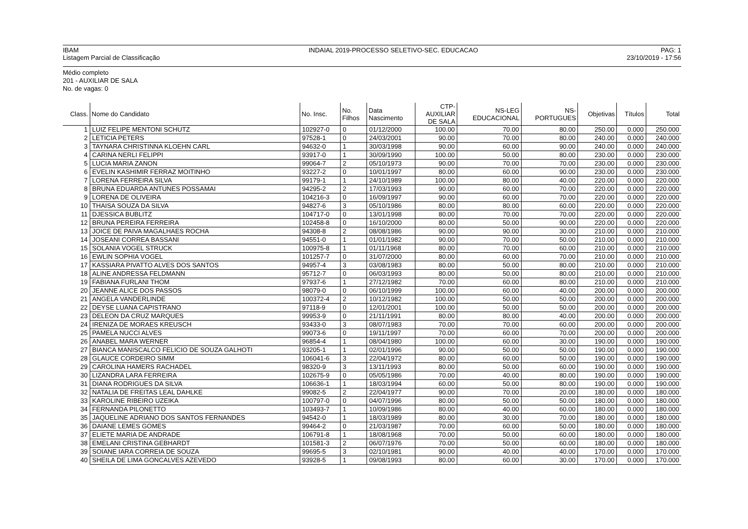IBAM
Listagem Parcial de Classificação
INDAIAL 2019-PROCESSO SELETIVO-SEC. EDUCACAO
PAG: 1
23/10/2019 - 17:56
Médio completo
201 - AUXILIAR DE SALA
No. de vagas: 0
| Class. | Nome do Candidato | No. Insc. | No. Filhos | Data Nascimento | CTP- AUXILIAR DE SALA | NS-LEG EDUCACIONAL | NS- PORTUGUES | Objetivas | Títulos | Total |
| --- | --- | --- | --- | --- | --- | --- | --- | --- | --- | --- |
| 1 | LUIZ FELIPE MENTONI SCHUTZ | 102927-0 | 0 | 01/12/2000 | 100.00 | 70.00 | 80.00 | 250.00 | 0.000 | 250.000 |
| 2 | LETICIA PETERS | 97528-1 | 0 | 24/03/2001 | 90.00 | 70.00 | 80.00 | 240.00 | 0.000 | 240.000 |
| 3 | TAYNARA CHRISTINNA KLOEHN CARL | 94632-0 | 1 | 30/03/1998 | 90.00 | 60.00 | 90.00 | 240.00 | 0.000 | 240.000 |
| 4 | CARINA NERLI FELIPPI | 93917-0 | 1 | 30/09/1990 | 100.00 | 50.00 | 80.00 | 230.00 | 0.000 | 230.000 |
| 5 | LUCIA MARIA ZANON | 99064-7 | 2 | 05/10/1973 | 90.00 | 70.00 | 70.00 | 230.00 | 0.000 | 230.000 |
| 6 | EVELIN KASHIMIR FERRAZ MOITINHO | 93227-2 | 0 | 10/01/1997 | 80.00 | 60.00 | 90.00 | 230.00 | 0.000 | 230.000 |
| 7 | LORENA FERREIRA SILVA | 99179-1 | 1 | 24/10/1989 | 100.00 | 80.00 | 40.00 | 220.00 | 0.000 | 220.000 |
| 8 | BRUNA EDUARDA ANTUNES POSSAMAI | 94295-2 | 2 | 17/03/1993 | 90.00 | 60.00 | 70.00 | 220.00 | 0.000 | 220.000 |
| 9 | LORENA DE OLIVEIRA | 104216-3 | 0 | 16/09/1997 | 90.00 | 60.00 | 70.00 | 220.00 | 0.000 | 220.000 |
| 10 | THAISA SOUZA DA SILVA | 94827-6 | 3 | 05/10/1986 | 80.00 | 80.00 | 60.00 | 220.00 | 0.000 | 220.000 |
| 11 | DJESSICA BUBLITZ | 104717-0 | 0 | 13/01/1998 | 80.00 | 70.00 | 70.00 | 220.00 | 0.000 | 220.000 |
| 12 | BRUNA PEREIRA FERREIRA | 102458-8 | 0 | 16/10/2000 | 80.00 | 50.00 | 90.00 | 220.00 | 0.000 | 220.000 |
| 13 | JOICE DE PAIVA MAGALHAES ROCHA | 94308-8 | 2 | 08/08/1986 | 90.00 | 90.00 | 30.00 | 210.00 | 0.000 | 210.000 |
| 14 | JOSEANI CORREA BASSANI | 94551-0 | 1 | 01/01/1982 | 90.00 | 70.00 | 50.00 | 210.00 | 0.000 | 210.000 |
| 15 | SOLANIA VOGEL STRUCK | 100975-8 | 1 | 01/11/1968 | 80.00 | 70.00 | 60.00 | 210.00 | 0.000 | 210.000 |
| 16 | EWLIN SOPHIA VOGEL | 101257-7 | 0 | 31/07/2000 | 80.00 | 60.00 | 70.00 | 210.00 | 0.000 | 210.000 |
| 17 | KASSIARA PIVATTO ALVES DOS SANTOS | 94957-4 | 3 | 03/08/1983 | 80.00 | 50.00 | 80.00 | 210.00 | 0.000 | 210.000 |
| 18 | ALINE ANDRESSA FELDMANN | 95712-7 | 0 | 06/03/1993 | 80.00 | 50.00 | 80.00 | 210.00 | 0.000 | 210.000 |
| 19 | FABIANA FURLANI THOM | 97937-6 | 1 | 27/12/1982 | 70.00 | 60.00 | 80.00 | 210.00 | 0.000 | 210.000 |
| 20 | JEANNE ALICE DOS PASSOS | 98079-0 | 0 | 06/10/1999 | 100.00 | 60.00 | 40.00 | 200.00 | 0.000 | 200.000 |
| 21 | ANGELA VANDERLINDE | 100372-4 | 2 | 10/12/1982 | 100.00 | 50.00 | 50.00 | 200.00 | 0.000 | 200.000 |
| 22 | DEYSE LUANA CAPISTRANO | 97118-9 | 0 | 12/01/2001 | 100.00 | 50.00 | 50.00 | 200.00 | 0.000 | 200.000 |
| 23 | DELEON DA CRUZ MARQUES | 99953-9 | 0 | 21/11/1991 | 80.00 | 80.00 | 40.00 | 200.00 | 0.000 | 200.000 |
| 24 | IRENIZA DE MORAES KREUSCH | 93433-0 | 3 | 08/07/1983 | 70.00 | 70.00 | 60.00 | 200.00 | 0.000 | 200.000 |
| 25 | PAMELA NUCCI ALVES | 99073-6 | 0 | 19/11/1997 | 70.00 | 60.00 | 70.00 | 200.00 | 0.000 | 200.000 |
| 26 | ANABEL MARA WERNER | 96854-4 | 1 | 08/04/1980 | 100.00 | 60.00 | 30.00 | 190.00 | 0.000 | 190.000 |
| 27 | BIANCA MANISCALCO FELICIO DE SOUZA GALHOTI | 93205-1 | 1 | 02/01/1996 | 90.00 | 50.00 | 50.00 | 190.00 | 0.000 | 190.000 |
| 28 | GLAUCE CORDEIRO SIMM | 106041-6 | 3 | 22/04/1972 | 80.00 | 60.00 | 50.00 | 190.00 | 0.000 | 190.000 |
| 29 | CAROLINA HAMERS RACHADEL | 98320-9 | 3 | 13/11/1993 | 80.00 | 50.00 | 60.00 | 190.00 | 0.000 | 190.000 |
| 30 | LIZANDRA LARA FERREIRA | 102675-9 | 0 | 05/05/1986 | 70.00 | 40.00 | 80.00 | 190.00 | 0.000 | 190.000 |
| 31 | DIANA RODRIGUES DA SILVA | 106636-1 | 1 | 18/03/1994 | 60.00 | 50.00 | 80.00 | 190.00 | 0.000 | 190.000 |
| 32 | NATALIA DE FREITAS LEAL DAHLKE | 99082-5 | 2 | 22/04/1977 | 90.00 | 70.00 | 20.00 | 180.00 | 0.000 | 180.000 |
| 33 | KAROLINE RIBEIRO UZEIKA | 100797-0 | 0 | 04/07/1996 | 80.00 | 50.00 | 50.00 | 180.00 | 0.000 | 180.000 |
| 34 | FERNANDA PILONETTO | 103493-7 | 1 | 10/09/1986 | 80.00 | 40.00 | 60.00 | 180.00 | 0.000 | 180.000 |
| 35 | JAQUELINE ADRIANO DOS SANTOS FERNANDES | 94542-0 | 1 | 18/03/1989 | 80.00 | 30.00 | 70.00 | 180.00 | 0.000 | 180.000 |
| 36 | DAIANE LEMES GOMES | 99464-2 | 0 | 21/03/1987 | 70.00 | 60.00 | 50.00 | 180.00 | 0.000 | 180.000 |
| 37 | ELIETE MARIA DE ANDRADE | 106791-8 | 1 | 18/08/1968 | 70.00 | 50.00 | 60.00 | 180.00 | 0.000 | 180.000 |
| 38 | EMELANI CRISTINA GEBHARDT | 101581-3 | 2 | 06/07/1976 | 70.00 | 50.00 | 60.00 | 180.00 | 0.000 | 180.000 |
| 39 | SOIANE IARA CORREIA DE SOUZA | 99695-5 | 3 | 02/10/1981 | 90.00 | 40.00 | 40.00 | 170.00 | 0.000 | 170.000 |
| 40 | SHEILA DE LIMA GONCALVES AZEVEDO | 93928-5 | 1 | 09/08/1993 | 80.00 | 60.00 | 30.00 | 170.00 | 0.000 | 170.000 |